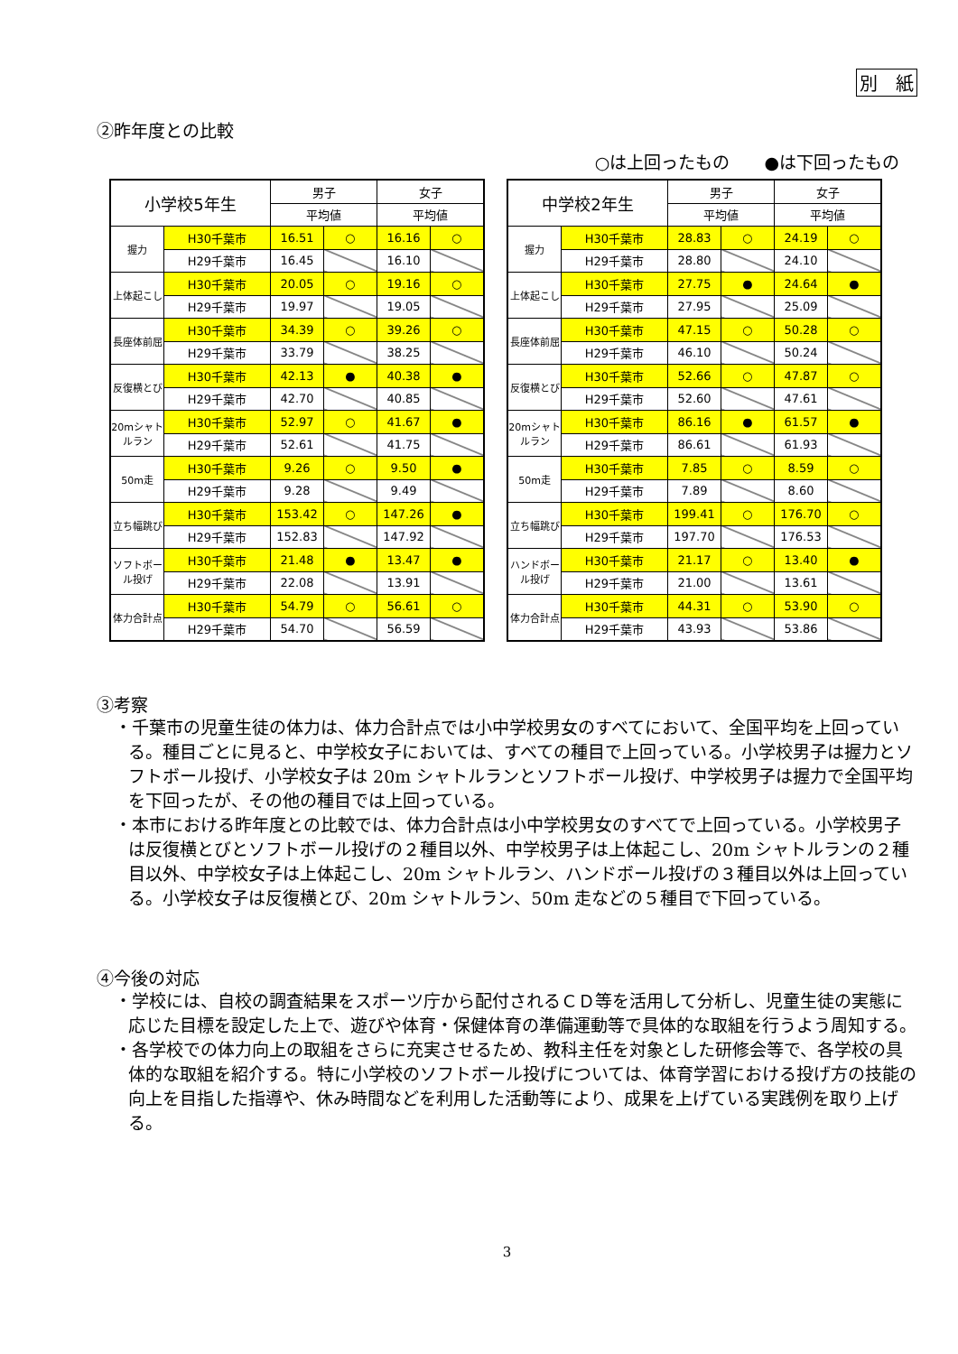別　紙
②昨年度との比較
○は上回ったもの　　●は下回ったもの
| 小学校5年生 | | 男子 | | 女子 | |
| --- | --- | --- | --- | --- | --- |
| | | 平均値 | | 平均値 | |
| 握力 | H30千葉市 | 16.51 | ○ | 16.16 | ○ |
| | H29千葉市 | 16.45 | | 16.10 | |
| 上体起こし | H30千葉市 | 20.05 | ○ | 19.16 | ○ |
| | H29千葉市 | 19.97 | | 19.05 | |
| 長座体前屈 | H30千葉市 | 34.39 | ○ | 39.26 | ○ |
| | H29千葉市 | 33.79 | | 38.25 | |
| 反復横とび | H30千葉市 | 42.13 | ● | 40.38 | ● |
| | H29千葉市 | 42.70 | | 40.85 | |
| 20mシャトルラン | H30千葉市 | 52.97 | ○ | 41.67 | ● |
| | H29千葉市 | 52.61 | | 41.75 | |
| 50m走 | H30千葉市 | 9.26 | ○ | 9.50 | ● |
| | H29千葉市 | 9.28 | | 9.49 | |
| 立ち幅跳び | H30千葉市 | 153.42 | ○ | 147.26 | ● |
| | H29千葉市 | 152.83 | | 147.92 | |
| ソフトボール投げ | H30千葉市 | 21.48 | ● | 13.47 | ● |
| | H29千葉市 | 22.08 | | 13.91 | |
| 体力合計点 | H30千葉市 | 54.79 | ○ | 56.61 | ○ |
| | H29千葉市 | 54.70 | | 56.59 | |
| 中学校2年生 | | 男子 | | 女子 | |
| --- | --- | --- | --- | --- | --- |
| | | 平均値 | | 平均値 | |
| 握力 | H30千葉市 | 28.83 | ○ | 24.19 | ○ |
| | H29千葉市 | 28.80 | | 24.10 | |
| 上体起こし | H30千葉市 | 27.75 | ● | 24.64 | ● |
| | H29千葉市 | 27.95 | | 25.09 | |
| 長座体前屈 | H30千葉市 | 47.15 | ○ | 50.28 | ○ |
| | H29千葉市 | 46.10 | | 50.24 | |
| 反復横とび | H30千葉市 | 52.66 | ○ | 47.87 | ○ |
| | H29千葉市 | 52.60 | | 47.61 | |
| 20mシャトルラン | H30千葉市 | 86.16 | ● | 61.57 | ● |
| | H29千葉市 | 86.61 | | 61.93 | |
| 50m走 | H30千葉市 | 7.85 | ○ | 8.59 | ○ |
| | H29千葉市 | 7.89 | | 8.60 | |
| 立ち幅跳び | H30千葉市 | 199.41 | ○ | 176.70 | ○ |
| | H29千葉市 | 197.70 | | 176.53 | |
| ハンドボール投げ | H30千葉市 | 21.17 | ○ | 13.40 | ● |
| | H29千葉市 | 21.00 | | 13.61 | |
| 体力合計点 | H30千葉市 | 44.31 | ○ | 53.90 | ○ |
| | H29千葉市 | 43.93 | | 53.86 | |
③考察
・千葉市の児童生徒の体力は、体力合計点では小中学校男女のすべてにおいて、全国平均を上回っている。種目ごとに見ると、中学校女子においては、すべての種目で上回っている。小学校男子は握力とソフトボール投げ、小学校女子は 20m シャトルランとソフトボール投げ、中学校男子は握力で全国平均を下回ったが、その他の種目では上回っている。
・本市における昨年度との比較では、体力合計点は小中学校男女のすべてで上回っている。小学校男子は反復横とびとソフトボール投げの２種目以外、中学校男子は上体起こし、20m シャトルランの２種目以外、中学校女子は上体起こし、20m シャトルラン、ハンドボール投げの３種目以外は上回っている。小学校女子は反復横とび、20m シャトルラン、50m 走などの５種目で下回っている。
④今後の対応
・学校には、自校の調査結果をスポーツ庁から配付されるＣＤ等を活用して分析し、児童生徒の実態に応じた目標を設定した上で、遊びや体育・保健体育の準備運動等で具体的な取組を行うよう周知する。
・各学校での体力向上の取組をさらに充実させるため、教科主任を対象とした研修会等で、各学校の具体的な取組を紹介する。特に小学校のソフトボール投げについては、体育学習における投げ方の技能の向上を目指した指導や、休み時間などを利用した活動等により、成果を上げている実践例を取り上げる。
3